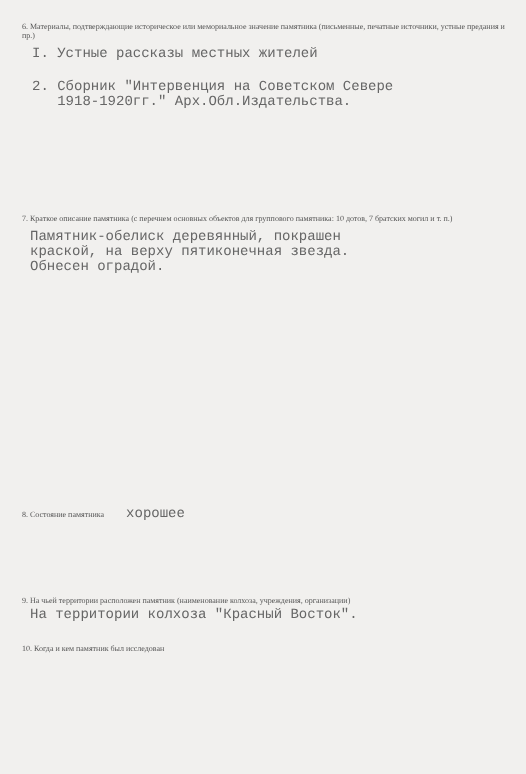6. Материалы, подтверждающие историческое или мемориальное значение памятника (письменные, печатные источники, устные предания и пр.)
I. Устные рассказы местных жителей
2. Сборник "Интервенция на Советском Севере
1918-1920гг." Арх.Обл.Издательства.
7. Краткое описание памятника (с перечнем основных объектов для группового памятника: 10 дотов, 7 братских могил и т. п.)
Памятник-обелиск деревянный, покрашен
краской, на верху пятиконечная звезда.
Обнесен оградой.
8. Состояние памятника хорошее
9. На чьей территории расположен памятник (наименование колхоза, учреждения, организации)
На территории колхоза "Красный Восток".
10. Когда и кем памятник был исследован